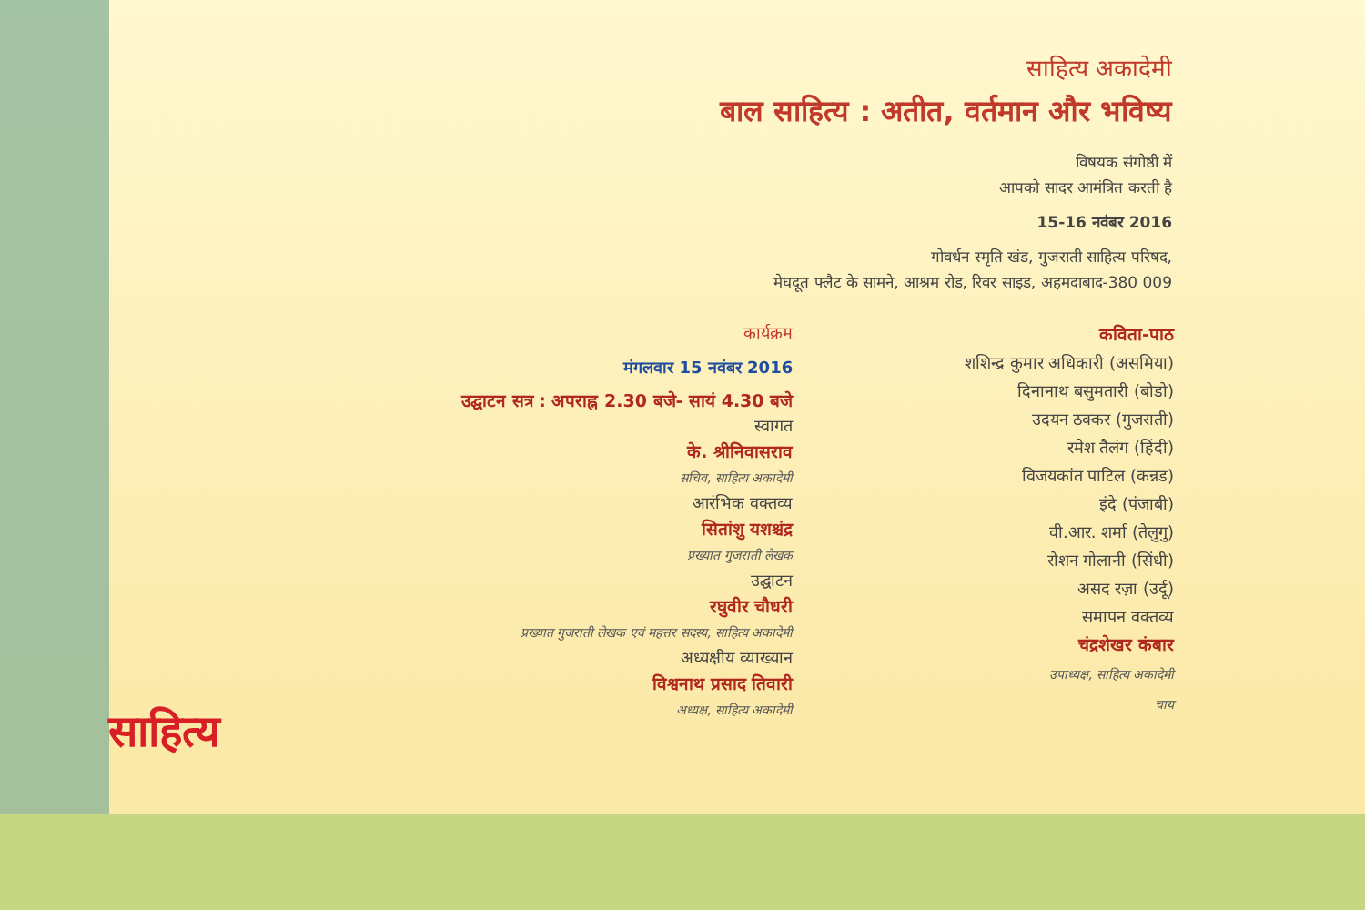साहित्य अकादेमी
बाल साहित्य : अतीत, वर्तमान और भविष्य
विषयक संगोष्ठी में
आपको सादर आमंत्रित करती है
15-16 नवंबर 2016
गोवर्धन स्मृति खंड, गुजराती साहित्य परिषद,
मेघदूत फ्लैट के सामने, आश्रम रोड, रिवर साइड, अहमदाबाद-380 009
कार्यक्रम
मंगलवार 15 नवंबर 2016
उद्घाटन सत्र : अपराह्न 2.30 बजे- सायं 4.30 बजे
स्वागत
के. श्रीनिवासराव
सचिव, साहित्य अकादेमी
आरंभिक वक्तव्य
सितांशु यशश्चंद्र
प्रख्यात गुजराती लेखक
उद्घाटन
रघुवीर चौधरी
प्रख्यात गुजराती लेखक एवं महत्तर सदस्य, साहित्य अकादेमी
अध्यक्षीय व्याख्यान
विश्वनाथ प्रसाद तिवारी
अध्यक्ष, साहित्य अकादेमी
कविता-पाठ
शशिन्द्र कुमार अधिकारी (असमिया)
दिनानाथ बसुमतारी (बोडो)
उदयन ठक्कर (गुजराती)
रमेश तैलंग (हिंदी)
विजयकांत पाटिल (कन्नड)
इंदे (पंजाबी)
वी.आर. शर्मा (तेलुगु)
रोशन गोलानी (सिंधी)
असद रज़ा (उर्दू)
समापन वक्तव्य
चंद्रशेखर कंबार
उपाध्यक्ष, साहित्य अकादेमी
चाय
साहित्य